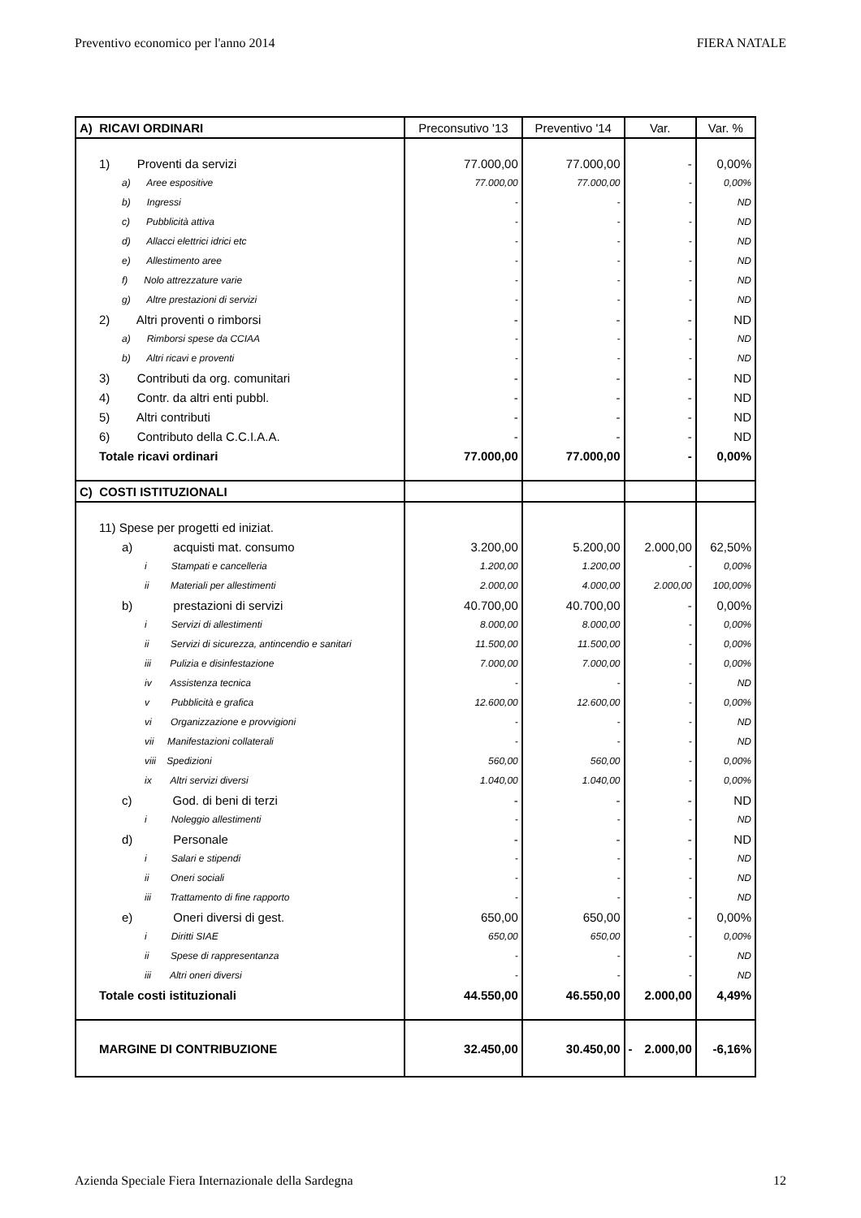Preventivo economico per l'anno 2014 FIERA NATALE
| A) RICAVI ORDINARI | Preconsutivo '13 | Preventivo '14 | Var. | Var. % |
| --- | --- | --- | --- | --- |
| 1) Proventi da servizi | 77.000,00 | 77.000,00 | - | 0,00% |
| a) Aree espositive | 77.000,00 | 77.000,00 | - | 0,00% |
| b) Ingressi | - | - | - | ND |
| c) Pubblicità attiva | - | - | - | ND |
| d) Allacci elettrici idrici etc | - | - | - | ND |
| e) Allestimento aree | - | - | - | ND |
| f) Nolo attrezzature varie | - | - | - | ND |
| g) Altre prestazioni di servizi | - | - | - | ND |
| 2) Altri proventi o rimborsi | - | - | - | ND |
| a) Rimborsi spese da CCIAA | - | - | - | ND |
| b) Altri ricavi e proventi | - | - | - | ND |
| 3) Contributi da org. comunitari | - | - | - | ND |
| 4) Contr. da altri enti pubbl. | - | - | - | ND |
| 5) Altri contributi | - | - | - | ND |
| 6) Contributo della C.C.I.A.A. | - | - | - | ND |
| Totale ricavi ordinari | 77.000,00 | 77.000,00 | - | 0,00% |
| C) COSTI ISTITUZIONALI | | | | |
| 11) Spese per progetti ed iniziat. | | | | |
| a) acquisti mat. consumo | 3.200,00 | 5.200,00 | 2.000,00 | 62,50% |
| i Stampati e cancelleria | 1.200,00 | 1.200,00 | - | 0,00% |
| ii Materiali per allestimenti | 2.000,00 | 4.000,00 | 2.000,00 | 100,00% |
| b) prestazioni di servizi | 40.700,00 | 40.700,00 | - | 0,00% |
| i Servizi di allestimenti | 8.000,00 | 8.000,00 | - | 0,00% |
| ii Servizi di sicurezza, antincendio e sanitari | 11.500,00 | 11.500,00 | - | 0,00% |
| iii Pulizia e disinfestazione | 7.000,00 | 7.000,00 | - | 0,00% |
| iv Assistenza tecnica | - | - | - | ND |
| v Pubblicità e grafica | 12.600,00 | 12.600,00 | - | 0,00% |
| vi Organizzazione e provvigioni | - | - | - | ND |
| vii Manifestazioni collaterali | - | - | - | ND |
| viii Spedizioni | 560,00 | 560,00 | - | 0,00% |
| ix Altri servizi diversi | 1.040,00 | 1.040,00 | - | 0,00% |
| c) God. di beni di terzi | - | - | - | ND |
| i Noleggio allestimenti | - | - | - | ND |
| d) Personale | - | - | - | ND |
| i Salari e stipendi | - | - | - | ND |
| ii Oneri sociali | - | - | - | ND |
| iii Trattamento di fine rapporto | - | - | - | ND |
| e) Oneri diversi di gest. | 650,00 | 650,00 | - | 0,00% |
| i Diritti SIAE | 650,00 | 650,00 | - | 0,00% |
| ii Spese di rappresentanza | - | - | - | ND |
| iii Altri oneri diversi | - | - | - | ND |
| Totale costi istituzionali | 44.550,00 | 46.550,00 | 2.000,00 | 4,49% |
| MARGINE DI CONTRIBUZIONE | 32.450,00 | 30.450,00 | - 2.000,00 | -6,16% |
Azienda Speciale Fiera Internazionale della Sardegna 12